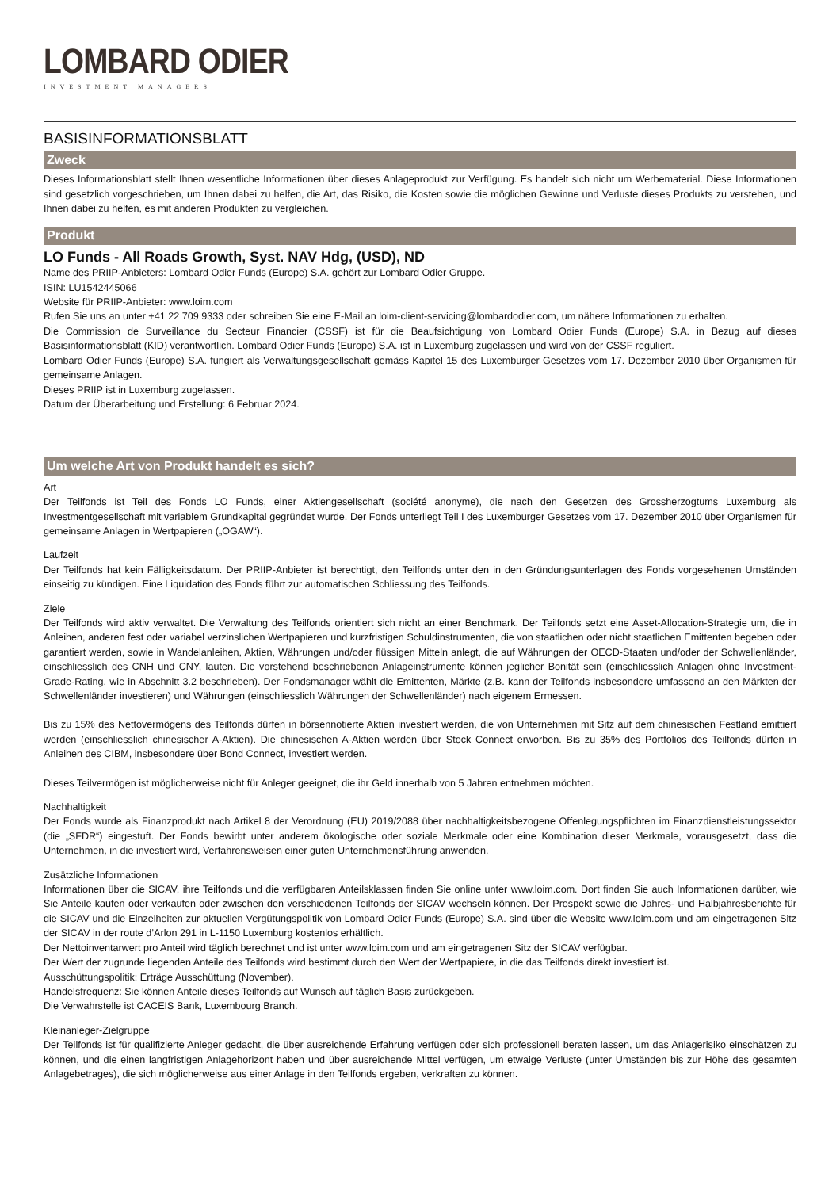LOMBARD ODIER
INVESTMENT MANAGERS
BASISINFORMATIONSBLATT
Zweck
Dieses Informationsblatt stellt Ihnen wesentliche Informationen über dieses Anlageprodukt zur Verfügung. Es handelt sich nicht um Werbematerial. Diese Informationen sind gesetzlich vorgeschrieben, um Ihnen dabei zu helfen, die Art, das Risiko, die Kosten sowie die möglichen Gewinne und Verluste dieses Produkts zu verstehen, und Ihnen dabei zu helfen, es mit anderen Produkten zu vergleichen.
Produkt
LO Funds - All Roads Growth, Syst. NAV Hdg, (USD), ND
Name des PRIIP-Anbieters: Lombard Odier Funds (Europe) S.A. gehört zur Lombard Odier Gruppe.
ISIN: LU1542445066
Website für PRIIP-Anbieter: www.loim.com
Rufen Sie uns an unter +41 22 709 9333 oder schreiben Sie eine E-Mail an loim-client-servicing@lombardodier.com, um nähere Informationen zu erhalten.
Die Commission de Surveillance du Secteur Financier (CSSF) ist für die Beaufsichtigung von Lombard Odier Funds (Europe) S.A. in Bezug auf dieses Basisinformationsblatt (KID) verantwortlich. Lombard Odier Funds (Europe) S.A. ist in Luxemburg zugelassen und wird von der CSSF reguliert.
Lombard Odier Funds (Europe) S.A. fungiert als Verwaltungsgesellschaft gemäss Kapitel 15 des Luxemburger Gesetzes vom 17. Dezember 2010 über Organismen für gemeinsame Anlagen.
Dieses PRIIP ist in Luxemburg zugelassen.
Datum der Überarbeitung und Erstellung: 6 Februar 2024.
Um welche Art von Produkt handelt es sich?
Art
Der Teilfonds ist Teil des Fonds LO Funds, einer Aktiengesellschaft (société anonyme), die nach den Gesetzen des Grossherzogtums Luxemburg als Investmentgesellschaft mit variablem Grundkapital gegründet wurde. Der Fonds unterliegt Teil I des Luxemburger Gesetzes vom 17. Dezember 2010 über Organismen für gemeinsame Anlagen in Wertpapieren („OGAW“).
Laufzeit
Der Teilfonds hat kein Fälligkeitsdatum. Der PRIIP-Anbieter ist berechtigt, den Teilfonds unter den in den Gründungsunterlagen des Fonds vorgesehenen Umständen einseitig zu kündigen. Eine Liquidation des Fonds führt zur automatischen Schliessung des Teilfonds.
Ziele
Der Teilfonds wird aktiv verwaltet. Die Verwaltung des Teilfonds orientiert sich nicht an einer Benchmark. Der Teilfonds setzt eine Asset-Allocation-Strategie um, die in Anleihen, anderen fest oder variabel verzinslichen Wertpapieren und kurzfristigen Schuldinstrumenten, die von staatlichen oder nicht staatlichen Emittenten begeben oder garantiert werden, sowie in Wandelanleihen, Aktien, Währungen und/oder flüssigen Mitteln anlegt, die auf Währungen der OECD-Staaten und/oder der Schwellenländer, einschliesslich des CNH und CNY, lauten. Die vorstehend beschriebenen Anlageinstrumente können jeglicher Bonität sein (einschliesslich Anlagen ohne Investment-Grade-Rating, wie in Abschnitt 3.2 beschrieben). Der Fondsmanager wählt die Emittenten, Märkte (z.B. kann der Teilfonds insbesondere umfassend an den Märkten der Schwellenländer investieren) und Währungen (einschliesslich Währungen der Schwellenländer) nach eigenem Ermessen.
Bis zu 15% des Nettovermögens des Teilfonds dürfen in börsennotierte Aktien investiert werden, die von Unternehmen mit Sitz auf dem chinesischen Festland emittiert werden (einschliesslich chinesischer A-Aktien). Die chinesischen A-Aktien werden über Stock Connect erworben. Bis zu 35% des Portfolios des Teilfonds dürfen in Anleihen des CIBM, insbesondere über Bond Connect, investiert werden.
Dieses Teilvermögen ist möglicherweise nicht für Anleger geeignet, die ihr Geld innerhalb von 5 Jahren entnehmen möchten.
Nachhaltigkeit
Der Fonds wurde als Finanzprodukt nach Artikel 8 der Verordnung (EU) 2019/2088 über nachhaltigkeitsbezogene Offenlegungspflichten im Finanzdienstleistungssektor (die „SFDR“) eingestuft. Der Fonds bewirbt unter anderem ökologische oder soziale Merkmale oder eine Kombination dieser Merkmale, vorausgesetzt, dass die Unternehmen, in die investiert wird, Verfahrensweisen einer guten Unternehmensführung anwenden.
Zusätzliche Informationen
Informationen über die SICAV, ihre Teilfonds und die verfügbaren Anteilsklassen finden Sie online unter www.loim.com. Dort finden Sie auch Informationen darüber, wie Sie Anteile kaufen oder verkaufen oder zwischen den verschiedenen Teilfonds der SICAV wechseln können. Der Prospekt sowie die Jahres- und Halbjahresberichte für die SICAV und die Einzelheiten zur aktuellen Vergütungspolitik von Lombard Odier Funds (Europe) S.A. sind über die Website www.loim.com und am eingetragenen Sitz der SICAV in der route d’Arlon 291 in L-1150 Luxemburg kostenlos erhältlich.
Der Nettoinventarwert pro Anteil wird täglich berechnet und ist unter www.loim.com und am eingetragenen Sitz der SICAV verfügbar.
Der Wert der zugrunde liegenden Anteile des Teilfonds wird bestimmt durch den Wert der Wertpapiere, in die das Teilfonds direkt investiert ist.
Ausschüttungspolitik: Erträge Ausschüttung (November).
Handelsfrequenz: Sie können Anteile dieses Teilfonds auf Wunsch auf täglich Basis zurückgeben.
Die Verwahrstelle ist CACEIS Bank, Luxembourg Branch.
Kleinanleger-Zielgruppe
Der Teilfonds ist für qualifizierte Anleger gedacht, die über ausreichende Erfahrung verfügen oder sich professionell beraten lassen, um das Anlagerisiko einschätzen zu können, und die einen langfristigen Anlagehorizont haben und über ausreichende Mittel verfügen, um etwaige Verluste (unter Umständen bis zur Höhe des gesamten Anlagebetrages), die sich möglicherweise aus einer Anlage in den Teilfonds ergeben, verkraften zu können.